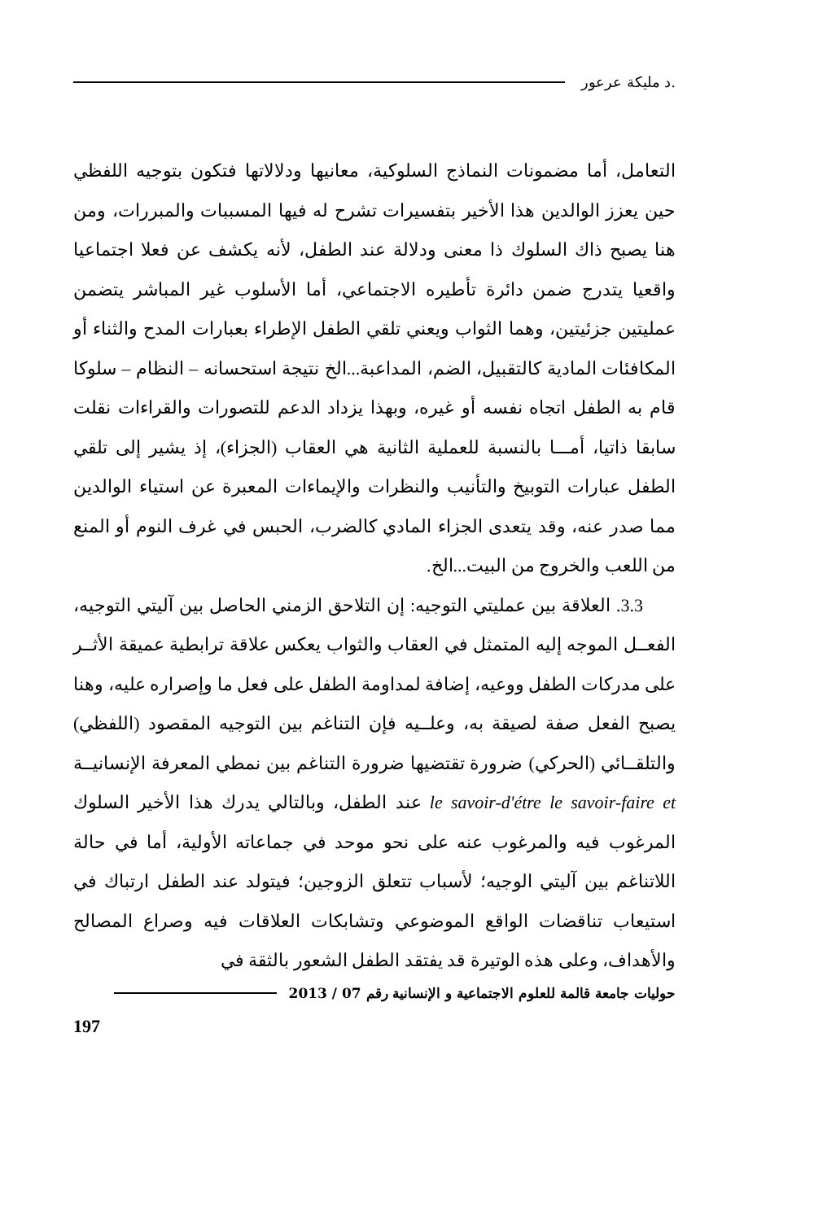.د مليكة عرعور
التعامل، أما مضمونات النماذج السلوكية، معانيها ودلالاتها فتكون بتوجيه اللفظي حين يعزز الوالدين هذا الأخير بتفسيرات تشرح له فيها المسببات والمبررات، ومن هنا يصبح ذاك السلوك ذا معنى ودلالة عند الطفل، لأنه يكشف عن فعلا اجتماعيا واقعيا يتدرج ضمن دائرة تأطيره الاجتماعي، أما الأسلوب غير المباشر يتضمن عمليتين جزئيتين، وهما الثواب ويعني تلقي الطفل الإطراء بعبارات المدح والثناء أو المكافئات المادية كالتقبيل، الضم، المداعبة...الخ نتيجة استحسانه – النظام – سلوكا قام به الطفل اتجاه نفسه أو غيره، وبهذا يزداد الدعم للتصورات والقراءات نقلت سابقا ذاتيا، أمـــا بالنسبة للعملية الثانية هي العقاب (الجزاء)، إذ يشير إلى تلقي الطفل عبارات التوبيخ والتأنيب والنظرات والإيماءات المعبرة عن استياء الوالدين مما صدر عنه، وقد يتعدى الجزاء المادي كالضرب، الحبس في غرف النوم أو المنع من اللعب والخروج من البيت...الخ.
3.3. العلاقة بين عمليتي التوجيه: إن التلاحق الزمني الحاصل بين آليتي التوجيه، الفعــل الموجه إليه المتمثل في العقاب والثواب يعكس علاقة ترابطية عميقة الأثــر على مدركات الطفل ووعيه، إضافة لمداومة الطفل على فعل ما وإصراره عليه، وهنا يصبح الفعل صفة لصيقة به، وعلــيه فإن التناغم بين التوجيه المقصود (اللفظي) والتلقــائي (الحركي) ضرورة تقتضيها ضرورة التناغم بين نمطي المعرفة الإنسانيــة le savoir-d'étre le savoir-faire et عند الطفل، وبالتالي يدرك هذا الأخير السلوك المرغوب فيه والمرغوب عنه على نحو موحد في جماعاته الأولية، أما في حالة اللاتناغم بين آليتي الوجيه؛ لأسباب تتعلق الزوجين؛ فيتولد عند الطفل ارتباك في استيعاب تناقضات الواقع الموضوعي وتشابكات العلاقات فيه وصراع المصالح والأهداف، وعلى هذه الوتيرة قد يفتقد الطفل الشعور بالثقة في
حوليات جامعة قالمة للعلوم الاجتماعية و الإنسانية رقم 07 / 2013
197